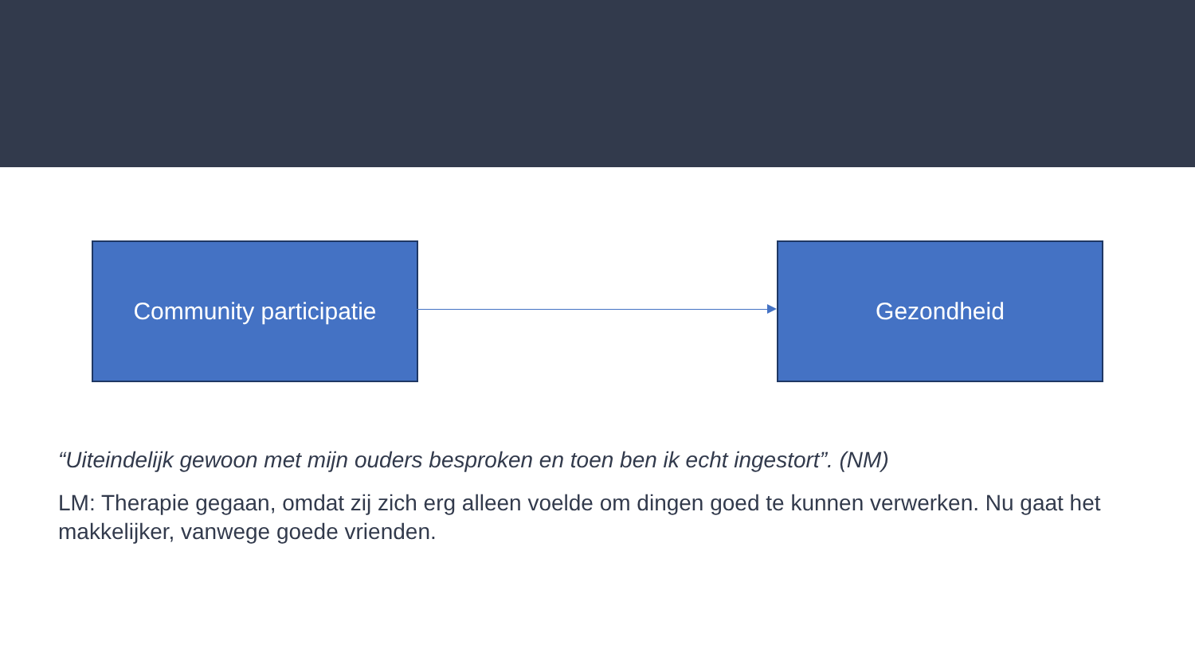Community participatie Gezondheid
“Uiteindelijk gewoon met mijn ouders besproken en toen ben ik echt ingestort”. (NM)
LM: Therapie gegaan, omdat zij zich erg alleen voelde om dingen goed te kunnen verwerken. Nu gaat het makkelijker, vanwege goede vrienden.